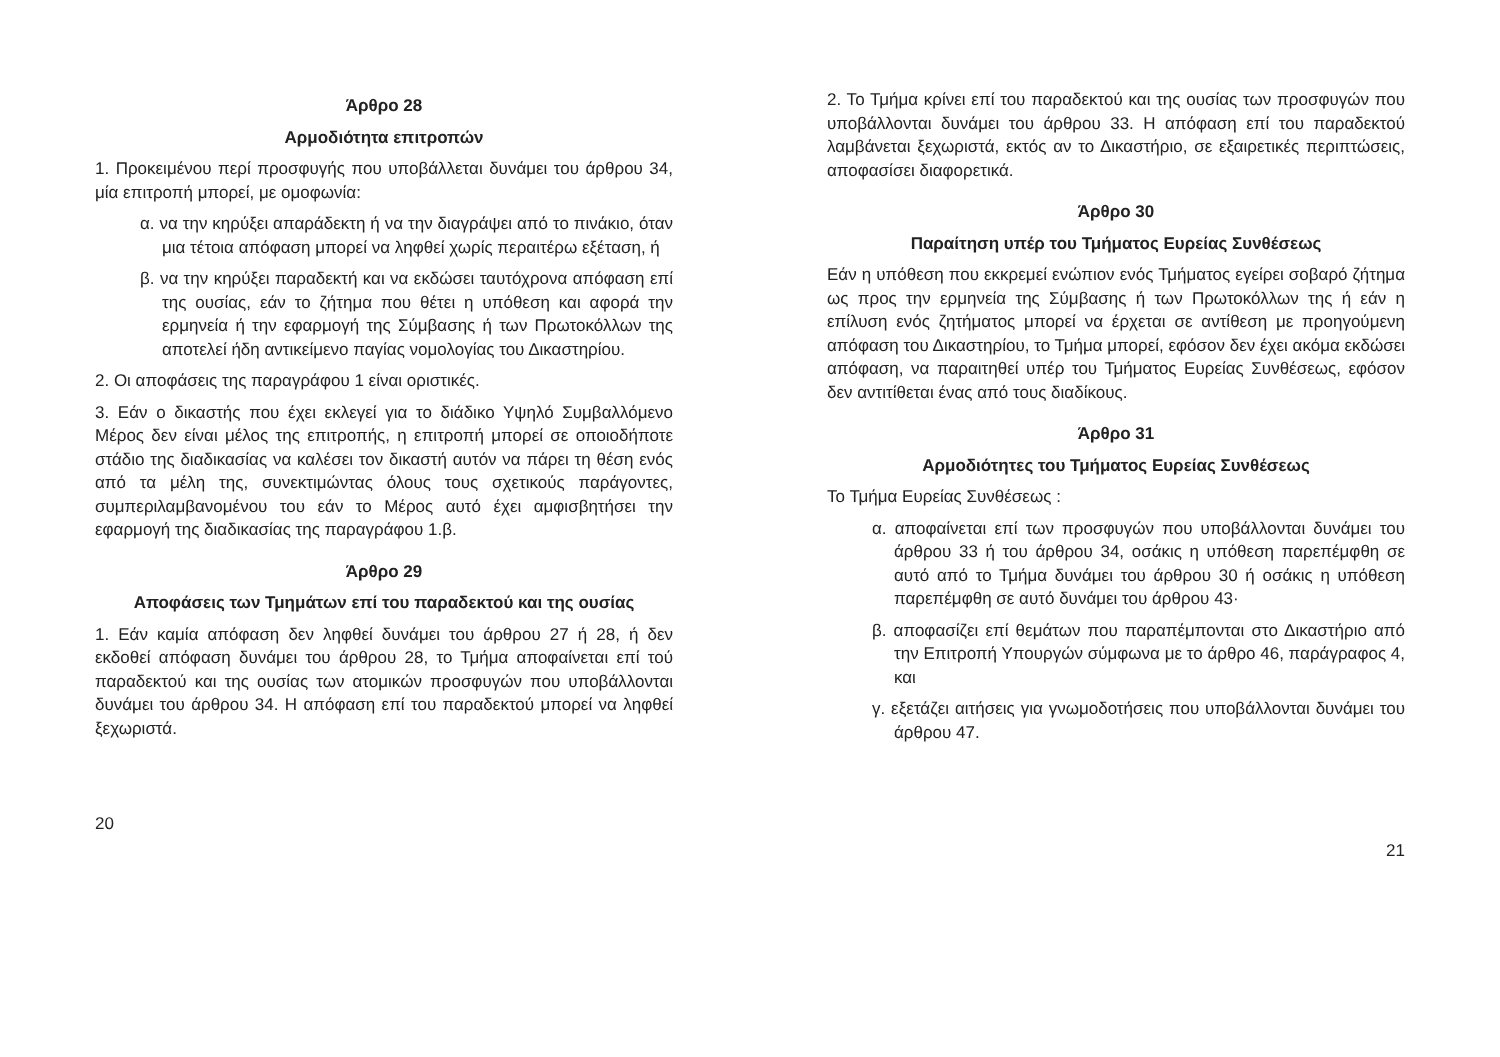Άρθρο 28
Αρμοδιότητα επιτροπών
1. Προκειμένου περί προσφυγής που υποβάλλεται δυνάμει του άρθρου 34, μία επιτροπή μπορεί, με ομοφωνία:
α. να την κηρύξει απαράδεκτη ή να την διαγράψει από το πινάκιο, όταν μια τέτοια απόφαση μπορεί να ληφθεί χωρίς περαιτέρω εξέταση, ή
β. να την κηρύξει παραδεκτή και να εκδώσει ταυτόχρονα απόφαση επί της ουσίας, εάν το ζήτημα που θέτει η υπόθεση και αφορά την ερμηνεία ή την εφαρμογή της Σύμβασης ή των Πρωτοκόλλων της αποτελεί ήδη αντικείμενο παγίας νομολογίας του Δικαστηρίου.
2. Οι αποφάσεις της παραγράφου 1 είναι οριστικές.
3. Εάν ο δικαστής που έχει εκλεγεί για το διάδικο Υψηλό Συμβαλλόμενο Μέρος δεν είναι μέλος της επιτροπής, η επιτροπή μπορεί σε οποιοδήποτε στάδιο της διαδικασίας να καλέσει τον δικαστή αυτόν να πάρει τη θέση ενός από τα μέλη της, συνεκτιμώντας όλους τους σχετικούς παράγοντες, συμπεριλαμβανομένου του εάν το Μέρος αυτό έχει αμφισβητήσει την εφαρμογή της διαδικασίας της παραγράφου 1.β.
Άρθρο 29
Αποφάσεις των Τμημάτων επί του παραδεκτού και της ουσίας
1. Εάν καμία απόφαση δεν ληφθεί δυνάμει του άρθρου 27 ή 28, ή δεν εκδοθεί απόφαση δυνάμει του άρθρου 28, το Τμήμα αποφαίνεται επί τού παραδεκτού και της ουσίας των ατομικών προσφυγών που υποβάλλονται δυνάμει του άρθρου 34. Η απόφαση επί του παραδεκτού μπορεί να ληφθεί ξεχωριστά.
20
2. Το Τμήμα κρίνει επί του παραδεκτού και της ουσίας των προσφυγών που υποβάλλονται δυνάμει του άρθρου 33. Η απόφαση επί του παραδεκτού λαμβάνεται ξεχωριστά, εκτός αν το Δικαστήριο, σε εξαιρετικές περιπτώσεις, αποφασίσει διαφορετικά.
Άρθρο 30
Παραίτηση υπέρ του Τμήματος Ευρείας Συνθέσεως
Εάν η υπόθεση που εκκρεμεί ενώπιον ενός Τμήματος εγείρει σοβαρό ζήτημα ως προς την ερμηνεία της Σύμβασης ή των Πρωτοκόλλων της ή εάν η επίλυση ενός ζητήματος μπορεί να έρχεται σε αντίθεση με προηγούμενη απόφαση του Δικαστηρίου, το Τμήμα μπορεί, εφόσον δεν έχει ακόμα εκδώσει απόφαση, να παραιτηθεί υπέρ του Τμήματος Ευρείας Συνθέσεως, εφόσον δεν αντιτίθεται ένας από τους διαδίκους.
Άρθρο 31
Αρμοδιότητες του Τμήματος Ευρείας Συνθέσεως
Το Τμήμα Ευρείας Συνθέσεως :
α. αποφαίνεται επί των προσφυγών που υποβάλλονται δυνάμει του άρθρου 33 ή του άρθρου 34, οσάκις η υπόθεση παρεπέμφθη σε αυτό από το Τμήμα δυνάμει του άρθρου 30 ή οσάκις η υπόθεση παρεπέμφθη σε αυτό δυνάμει του άρθρου 43·
β. αποφασίζει επί θεμάτων που παραπέμπονται στο Δικαστήριο από την Επιτροπή Υπουργών σύμφωνα με το άρθρο 46, παράγραφος 4, και
γ. εξετάζει αιτήσεις για γνωμοδοτήσεις που υποβάλλονται δυνάμει του άρθρου 47.
21